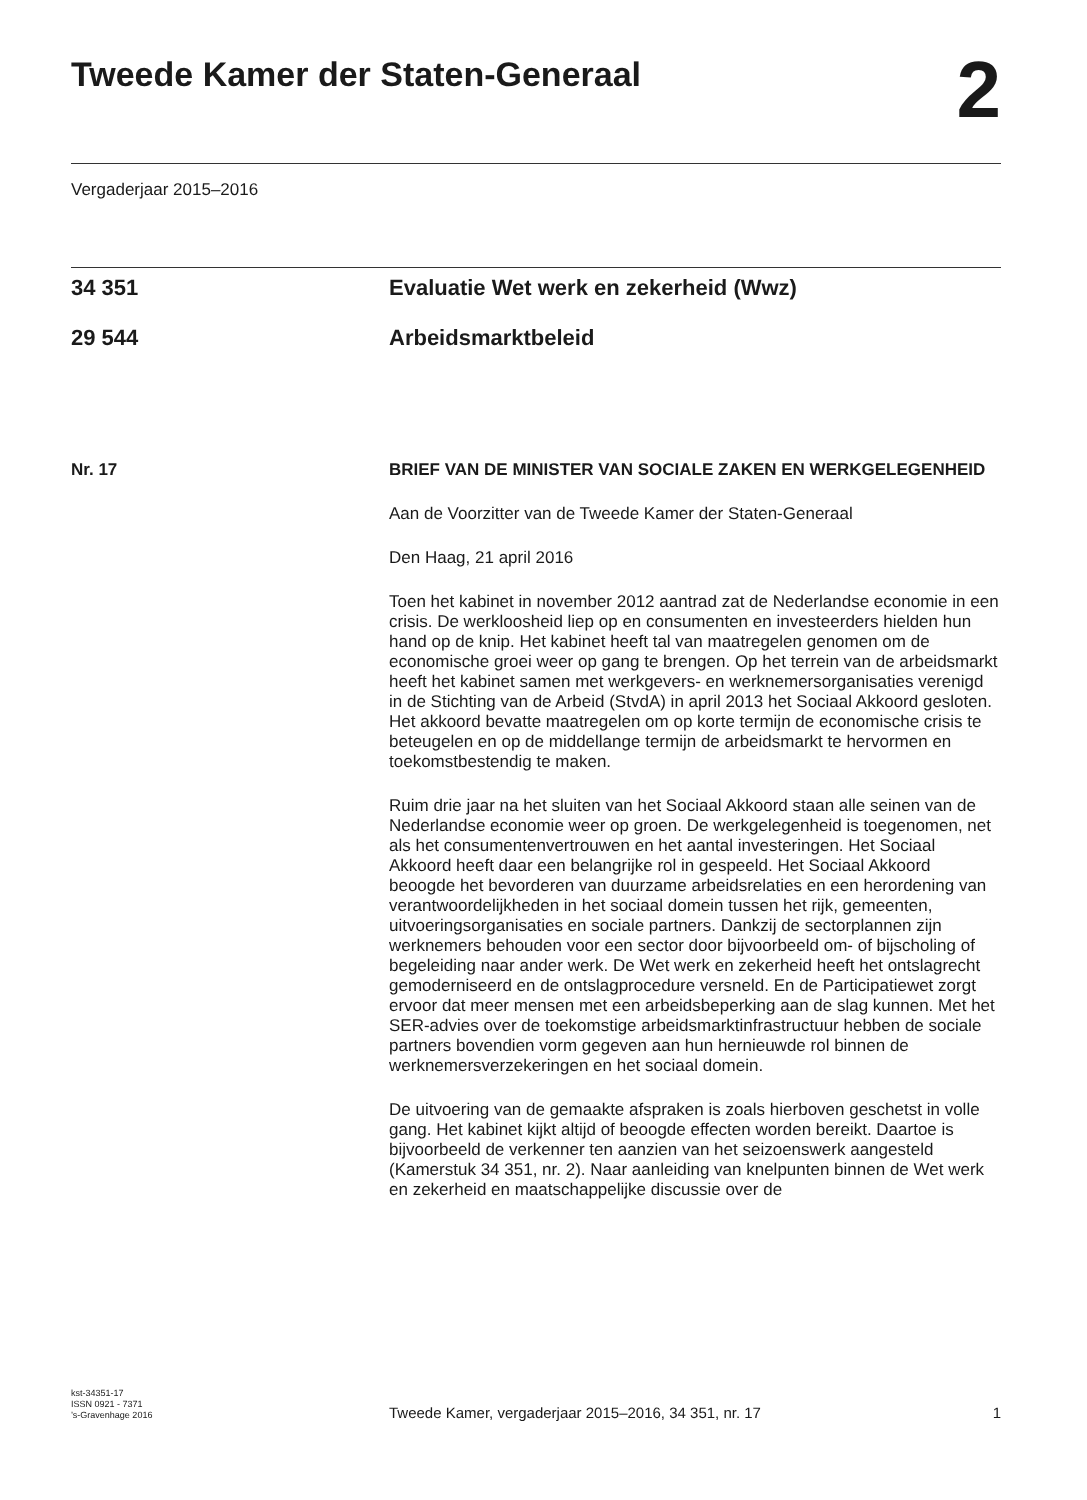Tweede Kamer der Staten-Generaal
2
Vergaderjaar 2015–2016
34 351 Evaluatie Wet werk en zekerheid (Wwz)
29 544 Arbeidsmarktbeleid
Nr. 17 BRIEF VAN DE MINISTER VAN SOCIALE ZAKEN EN WERKGELEGENHEID
Aan de Voorzitter van de Tweede Kamer der Staten-Generaal
Den Haag, 21 april 2016
Toen het kabinet in november 2012 aantrad zat de Nederlandse economie in een crisis. De werkloosheid liep op en consumenten en investeerders hielden hun hand op de knip. Het kabinet heeft tal van maatregelen genomen om de economische groei weer op gang te brengen. Op het terrein van de arbeidsmarkt heeft het kabinet samen met werkgevers- en werknemersorganisaties verenigd in de Stichting van de Arbeid (StvdA) in april 2013 het Sociaal Akkoord gesloten. Het akkoord bevatte maatregelen om op korte termijn de economische crisis te beteugelen en op de middellange termijn de arbeidsmarkt te hervormen en toekomstbestendig te maken.
Ruim drie jaar na het sluiten van het Sociaal Akkoord staan alle seinen van de Nederlandse economie weer op groen. De werkgelegenheid is toegenomen, net als het consumentenvertrouwen en het aantal investeringen. Het Sociaal Akkoord heeft daar een belangrijke rol in gespeeld. Het Sociaal Akkoord beoogde het bevorderen van duurzame arbeidsrelaties en een herordening van verantwoordelijkheden in het sociaal domein tussen het rijk, gemeenten, uitvoeringsorganisaties en sociale partners. Dankzij de sectorplannen zijn werknemers behouden voor een sector door bijvoorbeeld om- of bijscholing of begeleiding naar ander werk. De Wet werk en zekerheid heeft het ontslagrecht gemoderniseerd en de ontslagprocedure versneld. En de Participatiewet zorgt ervoor dat meer mensen met een arbeidsbeperking aan de slag kunnen. Met het SER-advies over de toekomstige arbeidsmarktinfrastructuur hebben de sociale partners bovendien vorm gegeven aan hun hernieuwde rol binnen de werknemersverzekeringen en het sociaal domein.
De uitvoering van de gemaakte afspraken is zoals hierboven geschetst in volle gang. Het kabinet kijkt altijd of beoogde effecten worden bereikt. Daartoe is bijvoorbeeld de verkenner ten aanzien van het seizoenswerk aangesteld (Kamerstuk 34 351, nr. 2). Naar aanleiding van knelpunten binnen de Wet werk en zekerheid en maatschappelijke discussie over de
kst-34351-17
ISSN 0921 - 7371
’s-Gravenhage 2016
Tweede Kamer, vergaderjaar 2015–2016, 34 351, nr. 17
1